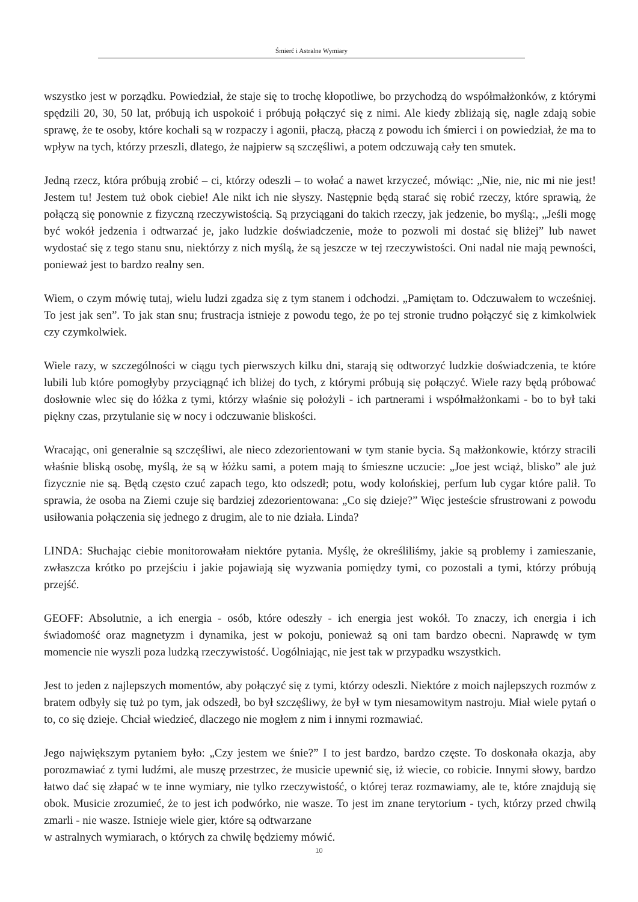Śmierć i Astralne Wymiary
wszystko jest w porządku. Powiedział, że staje się to trochę kłopotliwe, bo przychodzą do współmałżonków, z którymi spędzili 20, 30, 50 lat, próbują ich uspokoić i próbują połączyć się z nimi. Ale kiedy zbliżają się, nagle zdają sobie sprawę, że te osoby, które kochali są w rozpaczy i agonii, płaczą, płaczą z powodu ich śmierci i on powiedział, że ma to wpływ na tych, którzy przeszli, dlatego, że najpierw są szczęśliwi, a potem odczuwają cały ten smutek.
Jedną rzecz, która próbują zrobić – ci, którzy odeszli – to wołać a nawet krzyczeć, mówiąc: „Nie, nie, nic mi nie jest! Jestem tu! Jestem tuż obok ciebie! Ale nikt ich nie słyszy. Następnie będą starać się robić rzeczy, które sprawią, że połączą się ponownie z fizyczną rzeczywistością. Są przyciągani do takich rzeczy, jak jedzenie, bo myślą:, „Jeśli mogę być wokół jedzenia i odtwarzać je, jako ludzkie doświadczenie, może to pozwoli mi dostać się bliżej” lub nawet wydostać się z tego stanu snu, niektórzy z nich myślą, że są jeszcze w tej rzeczywistości. Oni nadal nie mają pewności, ponieważ jest to bardzo realny sen.
Wiem, o czym mówię tutaj, wielu ludzi zgadza się z tym stanem i odchodzi. „Pamiętam to. Odczuwałem to wcześniej. To jest jak sen”. To jak stan snu; frustracja istnieje z powodu tego, że po tej stronie trudno połączyć się z kimkolwiek czy czymkolwiek.
Wiele razy, w szczególności w ciągu tych pierwszych kilku dni, starają się odtworzyć ludzkie doświadczenia, te które lubili lub które pomogłyby przyciągnąć ich bliżej do tych, z którymi próbują się połączyć. Wiele razy będą próbować dosłownie wlec się do łóżka z tymi, którzy właśnie się położyli - ich partnerami i współmałżonkami - bo to był taki piękny czas, przytulanie się w nocy i odczuwanie bliskości.
Wracając, oni generalnie są szczęśliwi, ale nieco zdezorientowani w tym stanie bycia. Są małżonkowie, którzy stracili właśnie bliską osobę, myślą, że są w łóżku sami, a potem mają to śmieszne uczucie: „Joe jest wciąż, blisko” ale już fizycznie nie są. Będą często czuć zapach tego, kto odszedł; potu, wody kolońskiej, perfum lub cygar które palił. To sprawia, że osoba na Ziemi czuje się bardziej zdezorientowana: „Co się dzieje?” Więc jesteście sfrustrowani z powodu usiłowania połączenia się jednego z drugim, ale to nie działa. Linda?
LINDA: Słuchając ciebie monitorowałam niektóre pytania. Myślę, że określiliśmy, jakie są problemy i zamieszanie, zwłaszcza krótko po przejściu i jakie pojawiają się wyzwania pomiędzy tymi, co pozostali a tymi, którzy próbują przejść.
GEOFF: Absolutnie, a ich energia - osób, które odeszły - ich energia jest wokół. To znaczy, ich energia i ich świadomość oraz magnetyzm i dynamika, jest w pokoju, ponieważ są oni tam bardzo obecni. Naprawdę w tym momencie nie wyszli poza ludzką rzeczywistość. Uogólniając, nie jest tak w przypadku wszystkich.
Jest to jeden z najlepszych momentów, aby połączyć się z tymi, którzy odeszli. Niektóre z moich najlepszych rozmów z bratem odbyły się tuż po tym, jak odszedł, bo był szczęśliwy, że był w tym niesamowitym nastroju. Miał wiele pytań o to, co się dzieje. Chciał wiedzieć, dlaczego nie mogłem z nim i innymi rozmawiać.
Jego największym pytaniem było: „Czy jestem we śnie?” I to jest bardzo, bardzo częste. To doskonała okazja, aby porozmawiać z tymi ludźmi, ale muszę przestrzec, że musicie upewnić się, iż wiecie, co robicie. Innymi słowy, bardzo łatwo dać się złapać w te inne wymiary, nie tylko rzeczywistość, o której teraz rozmawiamy, ale te, które znajdują się obok. Musicie zrozumieć, że to jest ich podwórko, nie wasze. To jest im znane terytorium - tych, którzy przed chwilą zmarli - nie wasze. Istnieje wiele gier, które są odtwarzane
w astralnych wymiarach, o których za chwilę będziemy mówić.
10